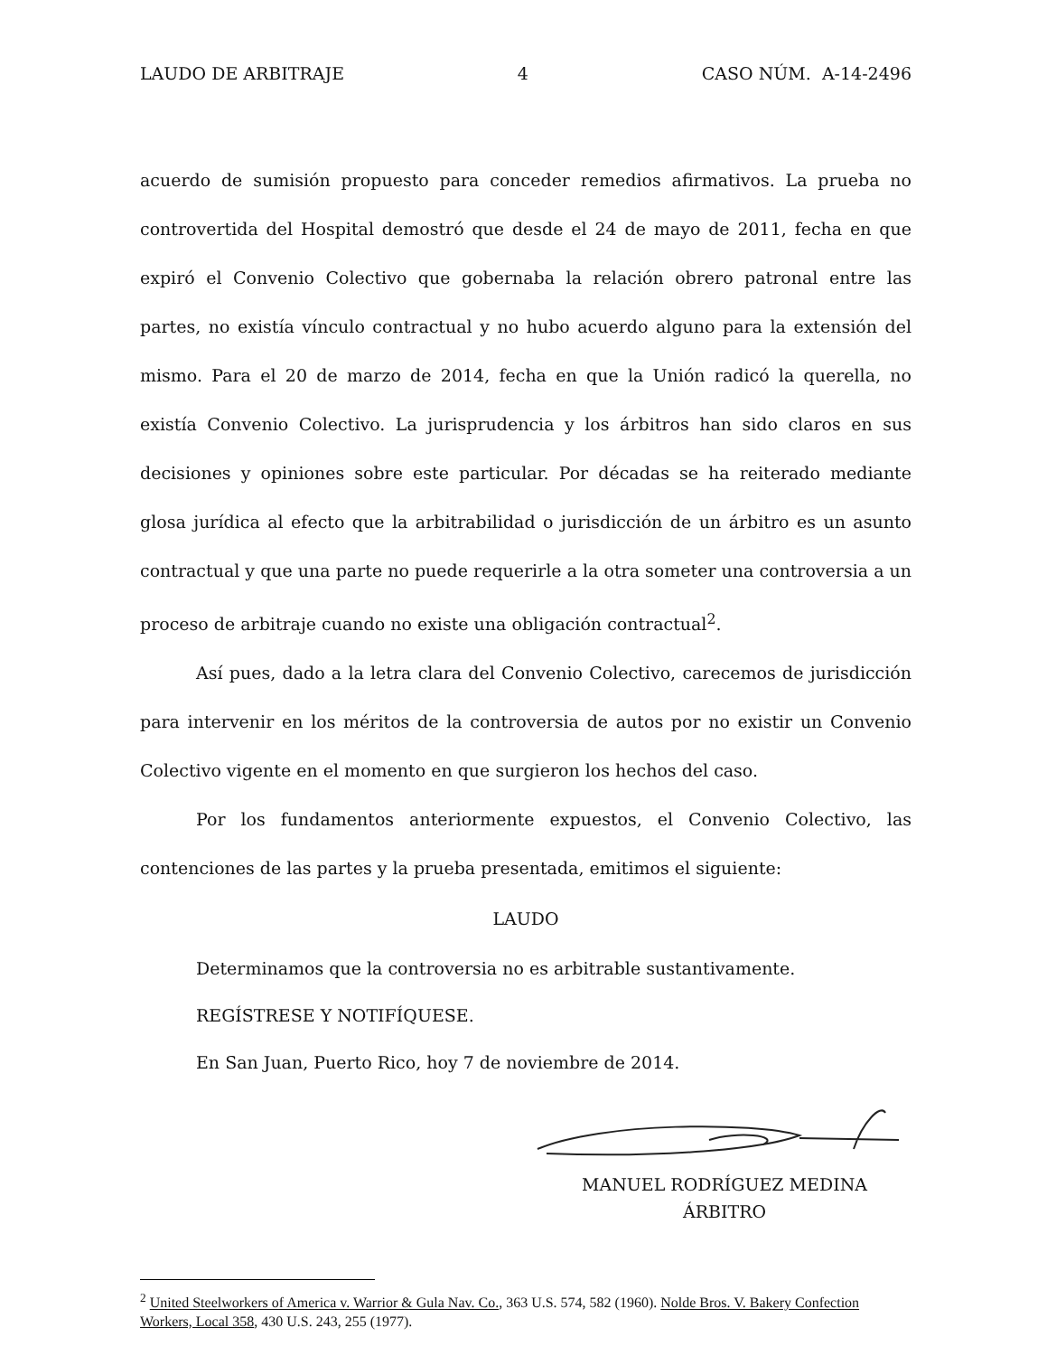LAUDO DE ARBITRAJE 4 CASO NÚM. A-14-2496
acuerdo de sumisión propuesto para conceder remedios afirmativos. La prueba no controvertida del Hospital demostró que desde el 24 de mayo de 2011, fecha en que expiró el Convenio Colectivo que gobernaba la relación obrero patronal entre las partes, no existía vínculo contractual y no hubo acuerdo alguno para la extensión del mismo. Para el 20 de marzo de 2014, fecha en que la Unión radicó la querella, no existía Convenio Colectivo. La jurisprudencia y los árbitros han sido claros en sus decisiones y opiniones sobre este particular. Por décadas se ha reiterado mediante glosa jurídica al efecto que la arbitrabilidad o jurisdicción de un árbitro es un asunto contractual y que una parte no puede requerirle a la otra someter una controversia a un proceso de arbitraje cuando no existe una obligación contractual<sup>2</sup>.
Así pues, dado a la letra clara del Convenio Colectivo, carecemos de jurisdicción para intervenir en los méritos de la controversia de autos por no existir un Convenio Colectivo vigente en el momento en que surgieron los hechos del caso.
Por los fundamentos anteriormente expuestos, el Convenio Colectivo, las contenciones de las partes y la prueba presentada, emitimos el siguiente:
LAUDO
Determinamos que la controversia no es arbitrable sustantivamente.
REGÍSTRESE Y NOTIFÍQUESE.
En San Juan, Puerto Rico, hoy 7 de noviembre de 2014.
MANUEL RODRÍGUEZ MEDINA
ÁRBITRO
<sup>2</sup> United Steelworkers of America v. Warrior & Gula Nav. Co., 363 U.S. 574, 582 (1960). Nolde Bros. V. Bakery Confection Workers, Local 358, 430 U.S. 243, 255 (1977).